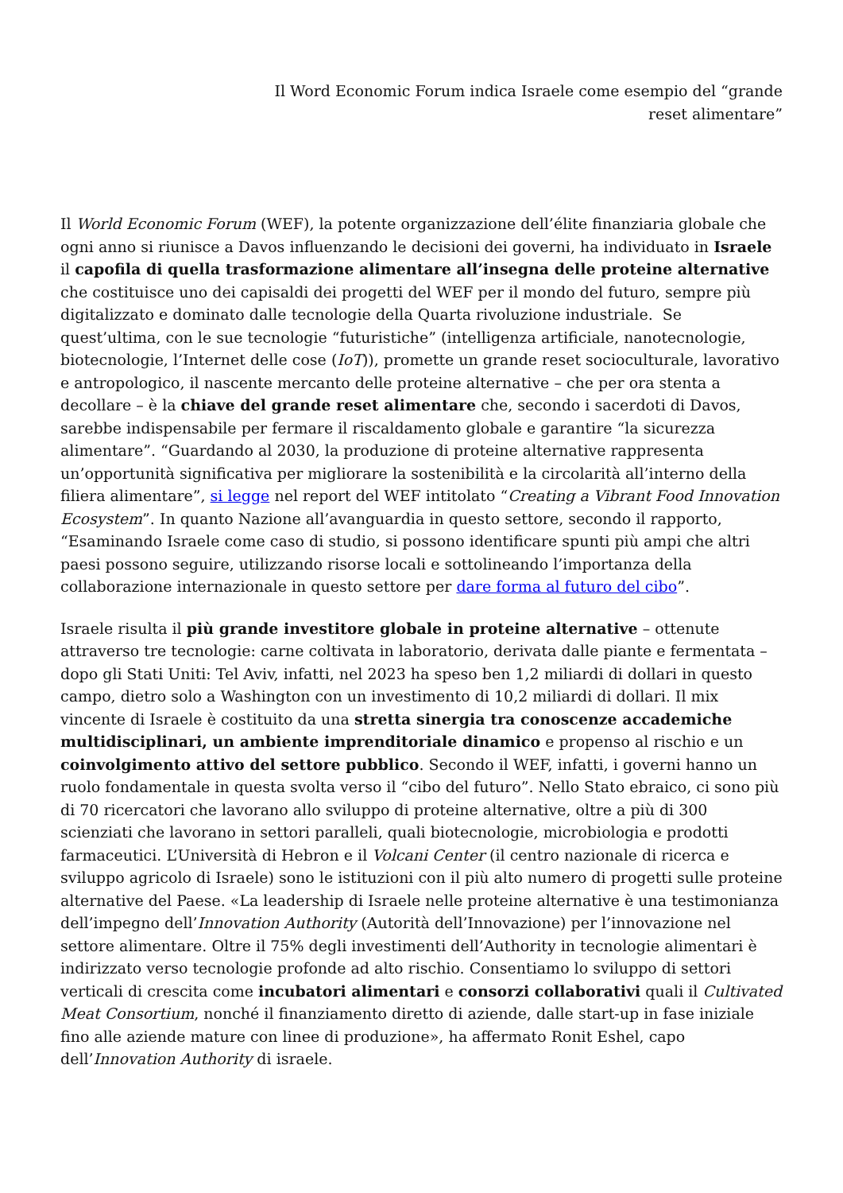Il Word Economic Forum indica Israele come esempio del “grande
reset alimentare”
Il World Economic Forum (WEF), la potente organizzazione dell’élite finanziaria globale che ogni anno si riunisce a Davos influenzando le decisioni dei governi, ha individuato in Israele il capofila di quella trasformazione alimentare all’insegna delle proteine alternative che costituisce uno dei capisaldi dei progetti del WEF per il mondo del futuro, sempre più digitalizzato e dominato dalle tecnologie della Quarta rivoluzione industriale. Se quest’ultima, con le sue tecnologie “futuristiche” (intelligenza artificiale, nanotecnologie, biotecnologie, l’Internet delle cose (IoT)), promette un grande reset socioculturale, lavorativo e antropologico, il nascente mercanto delle proteine alternative – che per ora stenta a decollare – è la chiave del grande reset alimentare che, secondo i sacerdoti di Davos, sarebbe indispensabile per fermare il riscaldamento globale e garantire “la sicurezza alimentare”. “Guardando al 2030, la produzione di proteine alternative rappresenta un’opportunità significativa per migliorare la sostenibilità e la circolarità all’interno della filiera alimentare”, si legge nel report del WEF intitolato “Creating a Vibrant Food Innovation Ecosystem”. In quanto Nazione all’avanguardia in questo settore, secondo il rapporto, “Esaminando Israele come caso di studio, si possono identificare spunti più ampi che altri paesi possono seguire, utilizzando risorse locali e sottolineando l’importanza della collaborazione internazionale in questo settore per dare forma al futuro del cibo”.
Israele risulta il più grande investitore globale in proteine alternative – ottenute attraverso tre tecnologie: carne coltivata in laboratorio, derivata dalle piante e fermentata – dopo gli Stati Uniti: Tel Aviv, infatti, nel 2023 ha speso ben 1,2 miliardi di dollari in questo campo, dietro solo a Washington con un investimento di 10,2 miliardi di dollari. Il mix vincente di Israele è costituito da una stretta sinergia tra conoscenze accademiche multidisciplinari, un ambiente imprenditoriale dinamico e propenso al rischio e un coinvolgimento attivo del settore pubblico. Secondo il WEF, infatti, i governi hanno un ruolo fondamentale in questa svolta verso il “cibo del futuro”. Nello Stato ebraico, ci sono più di 70 ricercatori che lavorano allo sviluppo di proteine alternative, oltre a più di 300 scienziati che lavorano in settori paralleli, quali biotecnologie, microbiologia e prodotti farmaceutici. L’Università di Hebron e il Volcani Center (il centro nazionale di ricerca e sviluppo agricolo di Israele) sono le istituzioni con il più alto numero di progetti sulle proteine alternative del Paese. «La leadership di Israele nelle proteine alternative è una testimonianza dell’impegno dell’Innovation Authority (Autorità dell’Innovazione) per l’innovazione nel settore alimentare. Oltre il 75% degli investimenti dell’Authority in tecnologie alimentari è indirizzato verso tecnologie profonde ad alto rischio. Consentiamo lo sviluppo di settori verticali di crescita come incubatori alimentari e consorzi collaborativi quali il Cultivated Meat Consortium, nonché il finanziamento diretto di aziende, dalle start-up in fase iniziale fino alle aziende mature con linee di produzione», ha affermato Ronit Eshel, capo dell’Innovation Authority di israele.